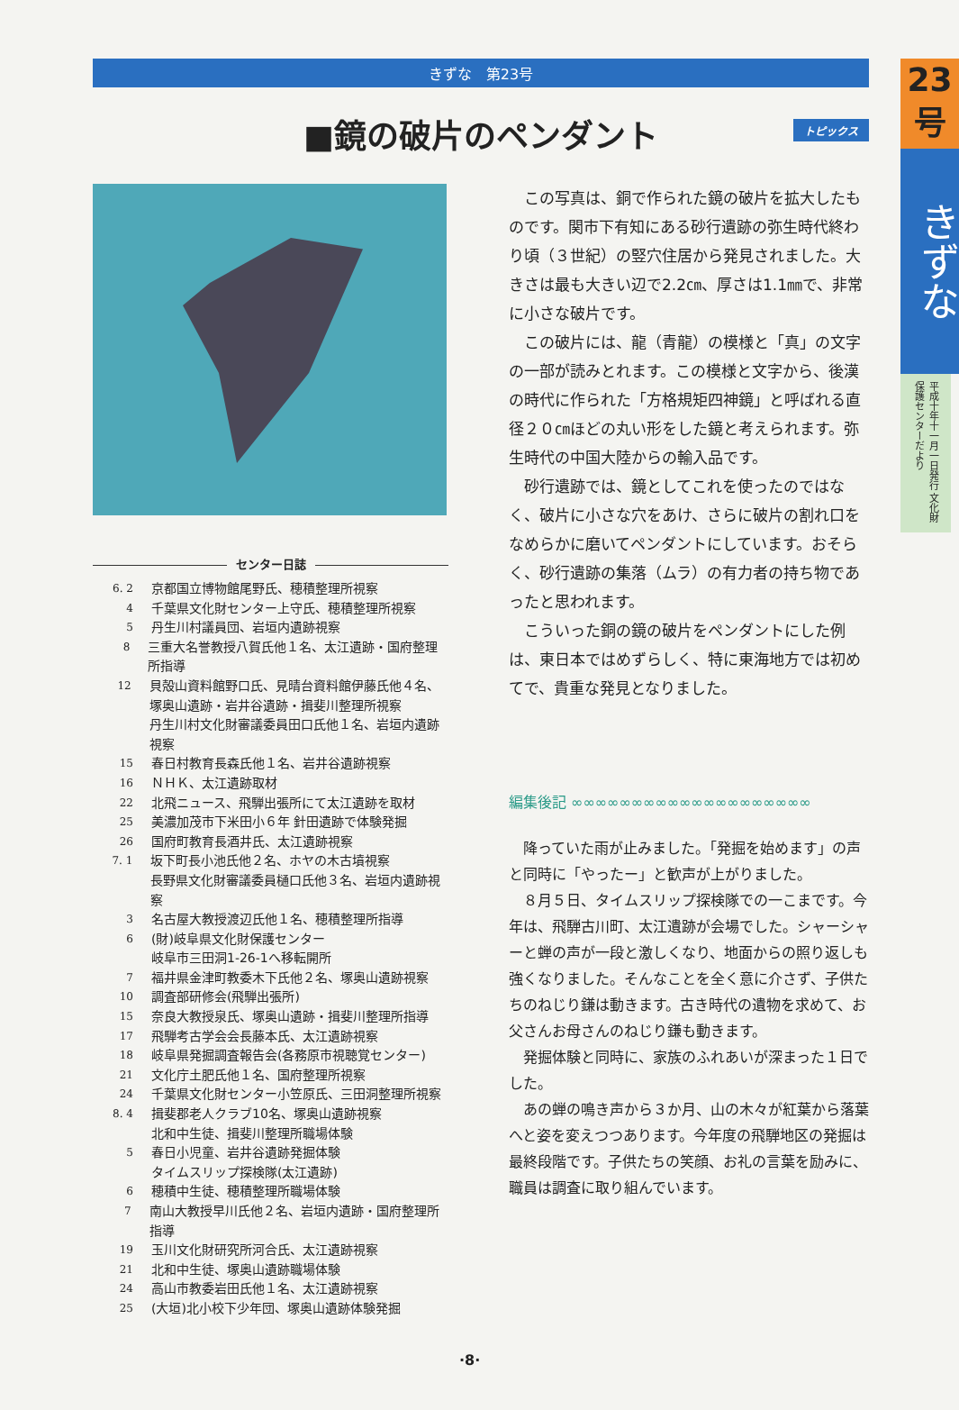23
号
きずな
平成十年十一月一日発行 文化財保護センターだより
きずな　第23号
■鏡の破片のペンダント トピックス
センター日誌
6. 2 京都国立博物館尾野氏、穂積整理所視察
4 千葉県文化財センター上守氏、穂積整理所視察
5 丹生川村議員団、岩垣内遺跡視察
8 三重大名誉教授八賀氏他１名、太江遺跡・国府整理所指導
12 貝殻山資料館野口氏、見晴台資料館伊藤氏他４名、
塚奥山遺跡・岩井谷遺跡・揖斐川整理所視察
丹生川村文化財審議委員田口氏他１名、岩垣内遺跡視察
15 春日村教育長森氏他１名、岩井谷遺跡視察
16 ＮＨＫ、太江遺跡取材
22 北飛ニュース、飛騨出張所にて太江遺跡を取材
25 美濃加茂市下米田小６年 針田遺跡で体験発掘
26 国府町教育長酒井氏、太江遺跡視察
7. 1 坂下町長小池氏他２名、ホヤの木古墳視察
長野県文化財審議委員樋口氏他３名、岩垣内遺跡視察
3 名古屋大教授渡辺氏他１名、穂積整理所指導
6 (財)岐阜県文化財保護センター
岐阜市三田洞1-26-1へ移転開所
7 福井県金津町教委木下氏他２名、塚奥山遺跡視察
10 調査部研修会(飛騨出張所)
15 奈良大教授泉氏、塚奥山遺跡・揖斐川整理所指導
17 飛騨考古学会会長藤本氏、太江遺跡視察
18 岐阜県発掘調査報告会(各務原市視聴覚センター)
21 文化庁土肥氏他１名、国府整理所視察
24 千葉県文化財センター小笠原氏、三田洞整理所視察
8. 4 揖斐郡老人クラブ10名、塚奥山遺跡視察
北和中生徒、揖斐川整理所職場体験
5 春日小児童、岩井谷遺跡発掘体験
タイムスリップ探検隊(太江遺跡)
6 穂積中生徒、穂積整理所職場体験
7 南山大教授早川氏他２名、岩垣内遺跡・国府整理所指導
19 玉川文化財研究所河合氏、太江遺跡視察
21 北和中生徒、塚奥山遺跡職場体験
24 高山市教委岩田氏他１名、太江遺跡視察
25 (大垣)北小校下少年団、塚奥山遺跡体験発掘
この写真は、銅で作られた鏡の破片を拡大したものです。関市下有知にある砂行遺跡の弥生時代終わり頃（３世紀）の竪穴住居から発見されました。大きさは最も大きい辺で2.2㎝、厚さは1.1㎜で、非常に小さな破片です。
この破片には、龍（青龍）の模様と「真」の文字の一部が読みとれます。この模様と文字から、後漢の時代に作られた「方格規矩四神鏡」と呼ばれる直径２０㎝ほどの丸い形をした鏡と考えられます。弥生時代の中国大陸からの輸入品です。
砂行遺跡では、鏡としてこれを使ったのではなく、破片に小さな穴をあけ、さらに破片の割れ口をなめらかに磨いてペンダントにしています。おそらく、砂行遺跡の集落（ムラ）の有力者の持ち物であったと思われます。
こういった銅の鏡の破片をペンダントにした例は、東日本ではめずらしく、特に東海地方では初めてで、貴重な発見となりました。
編集後記 ∞∞∞∞∞∞∞∞∞∞∞∞∞∞∞∞∞∞∞∞
降っていた雨が止みました。「発掘を始めます」の声と同時に「やったー」と歓声が上がりました。
８月５日、タイムスリップ探検隊での一こまです。今年は、飛騨古川町、太江遺跡が会場でした。シャーシャーと蝉の声が一段と激しくなり、地面からの照り返しも強くなりました。そんなことを全く意に介さず、子供たちのねじり鎌は動きます。古き時代の遺物を求めて、お父さんお母さんのねじり鎌も動きます。
発掘体験と同時に、家族のふれあいが深まった１日でした。
あの蝉の鳴き声から３か月、山の木々が紅葉から落葉へと姿を変えつつあります。今年度の飛騨地区の発掘は最終段階です。子供たちの笑顔、お礼の言葉を励みに、職員は調査に取り組んでいます。
·8·